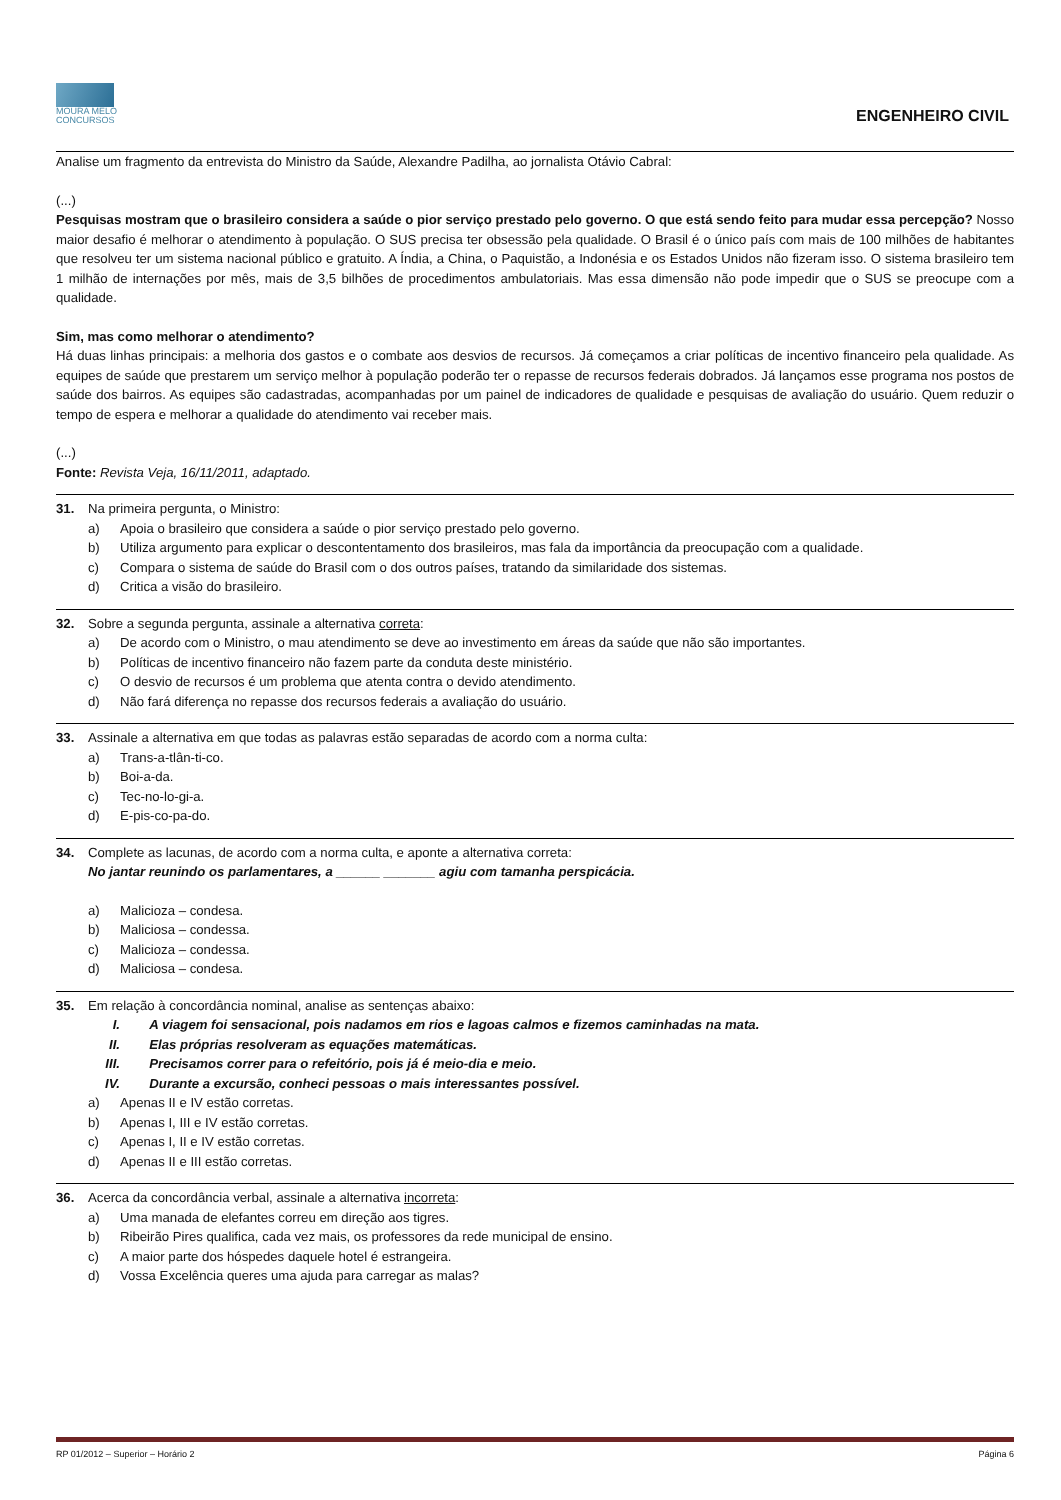MOURA MELO
CONCURSOS
ENGENHEIRO CIVIL
Analise um fragmento da entrevista do Ministro da Saúde, Alexandre Padilha, ao jornalista Otávio Cabral:
(...)
Pesquisas mostram que o brasileiro considera a saúde o pior serviço prestado pelo governo. O que está sendo feito para mudar essa percepção? Nosso maior desafio é melhorar o atendimento à população. O SUS precisa ter obsessão pela qualidade. O Brasil é o único país com mais de 100 milhões de habitantes que resolveu ter um sistema nacional público e gratuito. A Índia, a China, o Paquistão, a Indonésia e os Estados Unidos não fizeram isso. O sistema brasileiro tem 1 milhão de internações por mês, mais de 3,5 bilhões de procedimentos ambulatoriais. Mas essa dimensão não pode impedir que o SUS se preocupe com a qualidade.
Sim, mas como melhorar o atendimento?
Há duas linhas principais: a melhoria dos gastos e o combate aos desvios de recursos. Já começamos a criar políticas de incentivo financeiro pela qualidade. As equipes de saúde que prestarem um serviço melhor à população poderão ter o repasse de recursos federais dobrados. Já lançamos esse programa nos postos de saúde dos bairros. As equipes são cadastradas, acompanhadas por um painel de indicadores de qualidade e pesquisas de avaliação do usuário. Quem reduzir o tempo de espera e melhorar a qualidade do atendimento vai receber mais.
(...)
Fonte: Revista Veja, 16/11/2011, adaptado.
31. Na primeira pergunta, o Ministro:
a) Apoia o brasileiro que considera a saúde o pior serviço prestado pelo governo.
b) Utiliza argumento para explicar o descontentamento dos brasileiros, mas fala da importância da preocupação com a qualidade.
c) Compara o sistema de saúde do Brasil com o dos outros países, tratando da similaridade dos sistemas.
d) Critica a visão do brasileiro.
32. Sobre a segunda pergunta, assinale a alternativa correta:
a) De acordo com o Ministro, o mau atendimento se deve ao investimento em áreas da saúde que não são importantes.
b) Políticas de incentivo financeiro não fazem parte da conduta deste ministério.
c) O desvio de recursos é um problema que atenta contra o devido atendimento.
d) Não fará diferença no repasse dos recursos federais a avaliação do usuário.
33. Assinale a alternativa em que todas as palavras estão separadas de acordo com a norma culta:
a) Trans-a-tlân-ti-co.
b) Boi-a-da.
c) Tec-no-lo-gi-a.
d) E-pis-co-pa-do.
34. Complete as lacunas, de acordo com a norma culta, e aponte a alternativa correta:
No jantar reunindo os parlamentares, a ______ _______ agiu com tamanha perspicácia.
a) Malicioza – condesa.
b) Maliciosa – condessa.
c) Malicioza – condessa.
d) Maliciosa – condesa.
35. Em relação à concordância nominal, analise as sentenças abaixo:
I. A viagem foi sensacional, pois nadamos em rios e lagoas calmos e fizemos caminhadas na mata.
II. Elas próprias resolveram as equações matemáticas.
III. Precisamos correr para o refeitório, pois já é meio-dia e meio.
IV. Durante a excursão, conheci pessoas o mais interessantes possível.
a) Apenas II e IV estão corretas.
b) Apenas I, III e IV estão corretas.
c) Apenas I, II e IV estão corretas.
d) Apenas II e III estão corretas.
36. Acerca da concordância verbal, assinale a alternativa incorreta:
a) Uma manada de elefantes correu em direção aos tigres.
b) Ribeirão Pires qualifica, cada vez mais, os professores da rede municipal de ensino.
c) A maior parte dos hóspedes daquele hotel é estrangeira.
d) Vossa Excelência queres uma ajuda para carregar as malas?
RP 01/2012 – Superior – Horário 2 Página 6